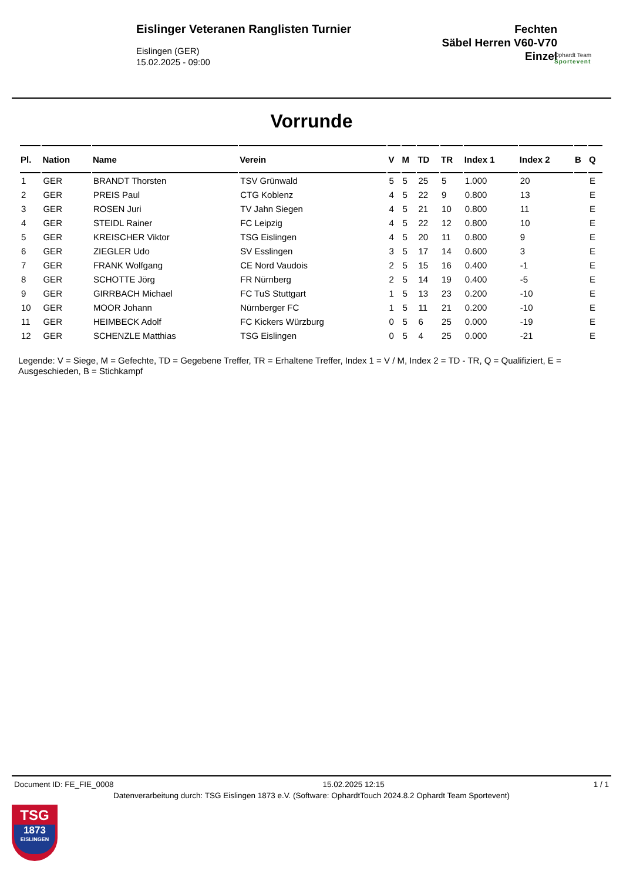Eislinger Veteranen Ranglisten Turnier
Eislingen (GER)
15.02.2025 - 09:00
Fechten
Säbel Herren V60-V70
Einzel
Ophardt Team
Sportevent
Vorrunde
| Pl. | Nation | Name | Verein | V | M | TD | TR | Index 1 | Index 2 | B | Q |
| --- | --- | --- | --- | --- | --- | --- | --- | --- | --- | --- | --- |
| 1 | GER | BRANDT Thorsten | TSV Grünwald | 5 | 5 | 25 | 5 | 1.000 | 20 | | E |
| 2 | GER | PREIS Paul | CTG Koblenz | 4 | 5 | 22 | 9 | 0.800 | 13 | | E |
| 3 | GER | ROSEN Juri | TV Jahn Siegen | 4 | 5 | 21 | 10 | 0.800 | 11 | | E |
| 4 | GER | STEIDL Rainer | FC Leipzig | 4 | 5 | 22 | 12 | 0.800 | 10 | | E |
| 5 | GER | KREISCHER Viktor | TSG Eislingen | 4 | 5 | 20 | 11 | 0.800 | 9 | | E |
| 6 | GER | ZIEGLER Udo | SV Esslingen | 3 | 5 | 17 | 14 | 0.600 | 3 | | E |
| 7 | GER | FRANK Wolfgang | CE Nord Vaudois | 2 | 5 | 15 | 16 | 0.400 | -1 | | E |
| 8 | GER | SCHOTTE Jörg | FR Nürnberg | 2 | 5 | 14 | 19 | 0.400 | -5 | | E |
| 9 | GER | GIRRBACH Michael | FC TuS Stuttgart | 1 | 5 | 13 | 23 | 0.200 | -10 | | E |
| 10 | GER | MOOR Johann | Nürnberger FC | 1 | 5 | 11 | 21 | 0.200 | -10 | | E |
| 11 | GER | HEIMBECK Adolf | FC Kickers Würzburg | 0 | 5 | 6 | 25 | 0.000 | -19 | | E |
| 12 | GER | SCHENZLE Matthias | TSG Eislingen | 0 | 5 | 4 | 25 | 0.000 | -21 | | E |
Legende: V = Siege, M = Gefechte, TD = Gegebene Treffer, TR = Erhaltene Treffer, Index 1 = V / M, Index 2 = TD - TR, Q = Qualifiziert, E = Ausgeschieden, B = Stichkampf
Document ID: FE_FIE_0008 15.02.2025 12:15 1 / 1
Datenverarbeitung durch: TSG Eislingen 1873 e.V. (Software: OphardtTouch 2024.8.2 Ophardt Team Sportevent)
TSG
1873
EISLINGEN